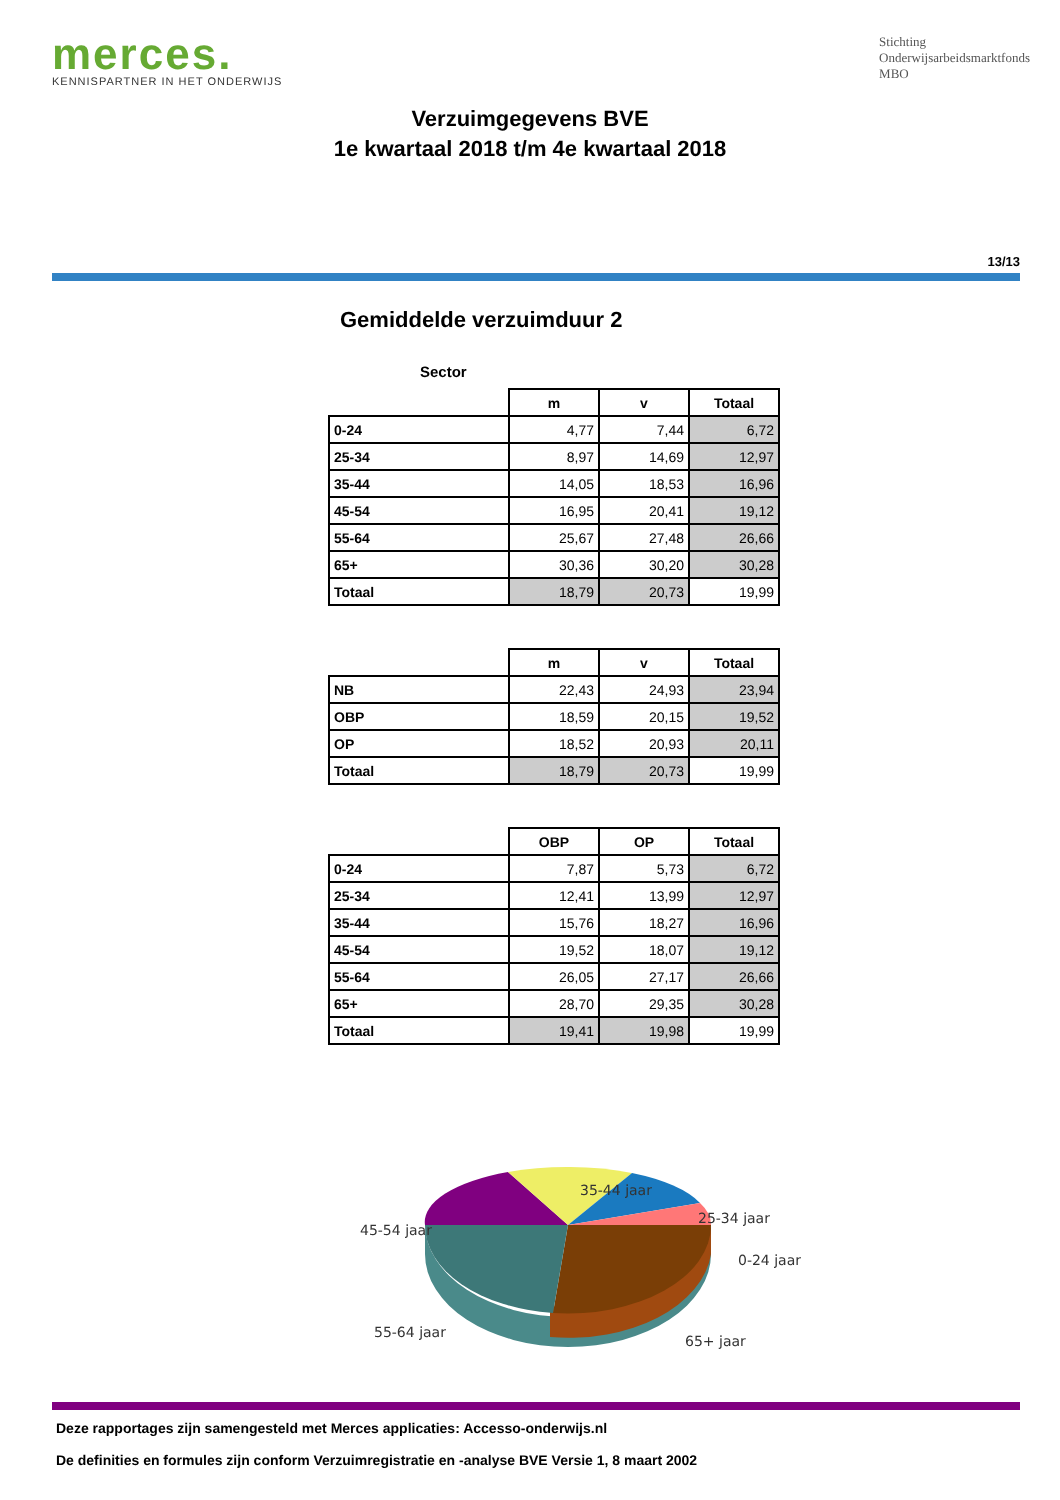merces.
KENNISPARTNER IN HET ONDERWIJS
Stichting
Onderwijsarbeidsmarktfonds
MBO
Verzuimgegevens BVE
1e kwartaal 2018 t/m 4e kwartaal 2018
13/13
Gemiddelde verzuimduur 2
Sector
| | m | v | Totaal |
| --- | --- | --- | --- |
| 0-24 | 4,77 | 7,44 | 6,72 |
| 25-34 | 8,97 | 14,69 | 12,97 |
| 35-44 | 14,05 | 18,53 | 16,96 |
| 45-54 | 16,95 | 20,41 | 19,12 |
| 55-64 | 25,67 | 27,48 | 26,66 |
| 65+ | 30,36 | 30,20 | 30,28 |
| Totaal | 18,79 | 20,73 | 19,99 |
| | m | v | Totaal |
| --- | --- | --- | --- |
| NB | 22,43 | 24,93 | 23,94 |
| OBP | 18,59 | 20,15 | 19,52 |
| OP | 18,52 | 20,93 | 20,11 |
| Totaal | 18,79 | 20,73 | 19,99 |
| | OBP | OP | Totaal |
| --- | --- | --- | --- |
| 0-24 | 7,87 | 5,73 | 6,72 |
| 25-34 | 12,41 | 13,99 | 12,97 |
| 35-44 | 15,76 | 18,27 | 16,96 |
| 45-54 | 19,52 | 18,07 | 19,12 |
| 55-64 | 26,05 | 27,17 | 26,66 |
| 65+ | 28,70 | 29,35 | 30,28 |
| Totaal | 19,41 | 19,98 | 19,99 |
35-44 jaar
25-34 jaar
0-24 jaar
45-54 jaar
55-64 jaar
65+ jaar
Deze rapportages zijn samengesteld met Merces applicaties: Accesso-onderwijs.nl
De definities en formules zijn conform Verzuimregistratie en -analyse BVE Versie 1, 8 maart 2002